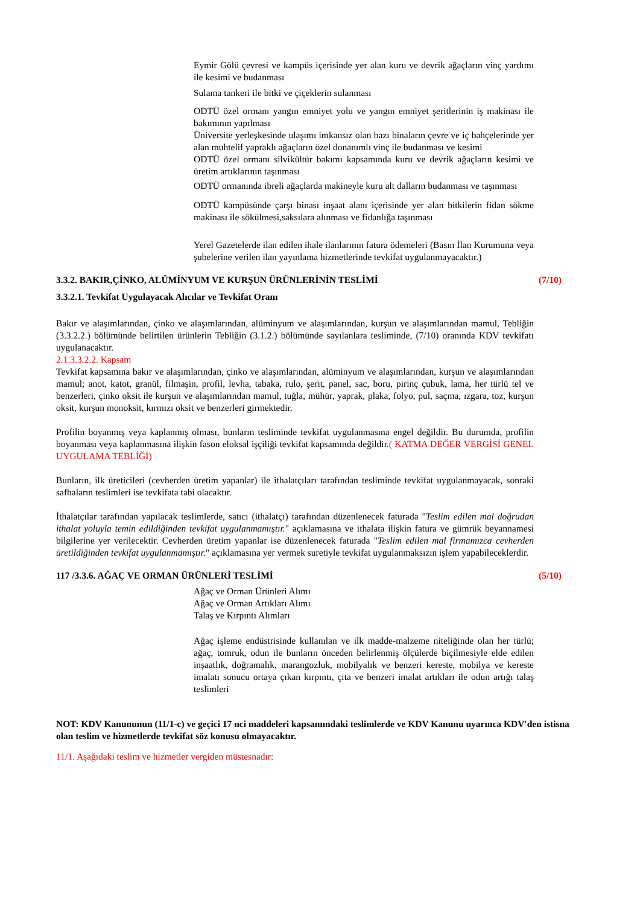Eymir Gölü çevresi ve kampüs içerisinde yer alan kuru ve devrik ağaçların vinç yardımı ile kesimi ve budanması
Sulama tankeri ile bitki ve çiçeklerin sulanması
ODTÜ özel ormanı yangın emniyet yolu ve yangın emniyet şeritlerinin iş makinası ile bakımının yapılması
Üniversite yerleşkesinde ulaşımı imkansız olan bazı binaların çevre ve iç bahçelerinde yer alan muhtelif yapraklı ağaçların özel donanımlı vinç ile budanması ve kesimi
ODTÜ özel ormanı silvikültür bakımı kapsamında kuru ve devrik ağaçların kesimi ve üretim artıklarının taşınması
ODTÜ ormanında ibreli ağaçlarda makineyle kuru alt dalların budanması ve taşınması
ODTÜ kampüsünde çarşı binası inşaat alanı içerisinde yer alan bitkilerin fidan sökme makinası ile sökülmesi,saksılara alınması ve fidanlığa taşınması
Yerel Gazetelerde ilan edilen ihale ilanlarının fatura ödemeleri (Basın İlan Kurumuna veya şubelerine verilen ilan yayınlama hizmetlerinde tevkifat uygulanmayacaktır.)
3.3.2. BAKIR,ÇİNKO, ALÜMİNYUM VE KURŞUN ÜRÜNLERİNİN TESLİMİ (7/10)
3.3.2.1. Tevkifat Uygulayacak Alıcılar ve Tevkifat Oranı
Bakır ve alaşımlarından, çinko ve alaşımlarından, alüminyum ve alaşımlarından, kurşun ve alaşımlarından mamul, Tebliğin (3.3.2.2.) bölümünde belirtilen ürünlerin Tebliğin (3.1.2.) bölümünde sayılanlara tesliminde, (7/10) oranında KDV tevkifatı uygulanacaktır.
2.1.3.3.2.2. Kapsam
Tevkifat kapsamına bakır ve alaşımlarından, çinko ve alaşımlarından, alüminyum ve alaşımlarından, kurşun ve alaşımlarından mamul; anot, katot, granül, filmaşin, profil, levha, tabaka, rulo, şerit, panel, sac, boru, pirinç çubuk, lama, her türlü tel ve benzerleri, çinko oksit ile kurşun ve alaşımlarından mamul, tuğla, mühür, yaprak, plaka, folyo, pul, saçma, ızgara, toz, kurşun oksit, kurşun monoksit, kırmızı oksit ve benzerleri girmektedir.
Profilin boyanmış veya kaplanmış olması, bunların tesliminde tevkifat uygulanmasına engel değildir. Bu durumda, profilin boyanması veya kaplanmasına ilişkin fason eloksal işçiliği tevkifat kapsamında değildir.( KATMA DEĞER VERGİSİ GENEL UYGULAMA TEBLİĞİ)
Bunların, ilk üreticileri (cevherden üretim yapanlar) ile ithalatçıları tarafından tesliminde tevkifat uygulanmayacak, sonraki safhaların teslimleri ise tevkifata tabi olacaktır.
İthalatçılar tarafından yapılacak teslimlerde, satıcı (ithalatçı) tarafından düzenlenecek faturada "Teslim edilen mal doğrudan ithalat yoluyla temin edildiğinden tevkifat uygulanmamıştır." açıklamasına ve ithalata ilişkin fatura ve gümrük beyannamesi bilgilerine yer verilecektir. Cevherden üretim yapanlar ise düzenlenecek faturada "Teslim edilen mal firmamızca cevherden üretildiğinden tevkifat uygulanmamıştır." açıklamasına yer vermek suretiyle tevkifat uygulanmaksızın işlem yapabileceklerdir.
117 /3.3.6. AĞAÇ VE ORMAN ÜRÜNLERİ TESLİMİ (5/10)
Ağaç ve Orman Ürünleri Alımı
Ağaç ve Orman Artıkları Alımı
Talaş ve Kırpıntı Alımları
Ağaç işleme endüstrisinde kullanılan ve ilk madde-malzeme niteliğinde olan her türlü; ağaç, tomruk, odun ile bunların önceden belirlenmiş ölçülerde biçilmesiyle elde edilen inşaatlık, doğramalık, marangozluk, mobilyalık ve benzeri kereste, mobilya ve kereste imalatı sonucu ortaya çıkan kırpıntı, çıta ve benzeri imalat artıkları ile odun artığı talaş teslimleri
NOT: KDV Kanununun (11/1-c) ve geçici 17 nci maddeleri kapsamındaki teslimlerde ve KDV Kanunu uyarınca KDV'den istisna olan teslim ve hizmetlerde tevkifat söz konusu olmayacaktır.
11/1. Aşağıdaki teslim ve hizmetler vergiden müstesnadır: